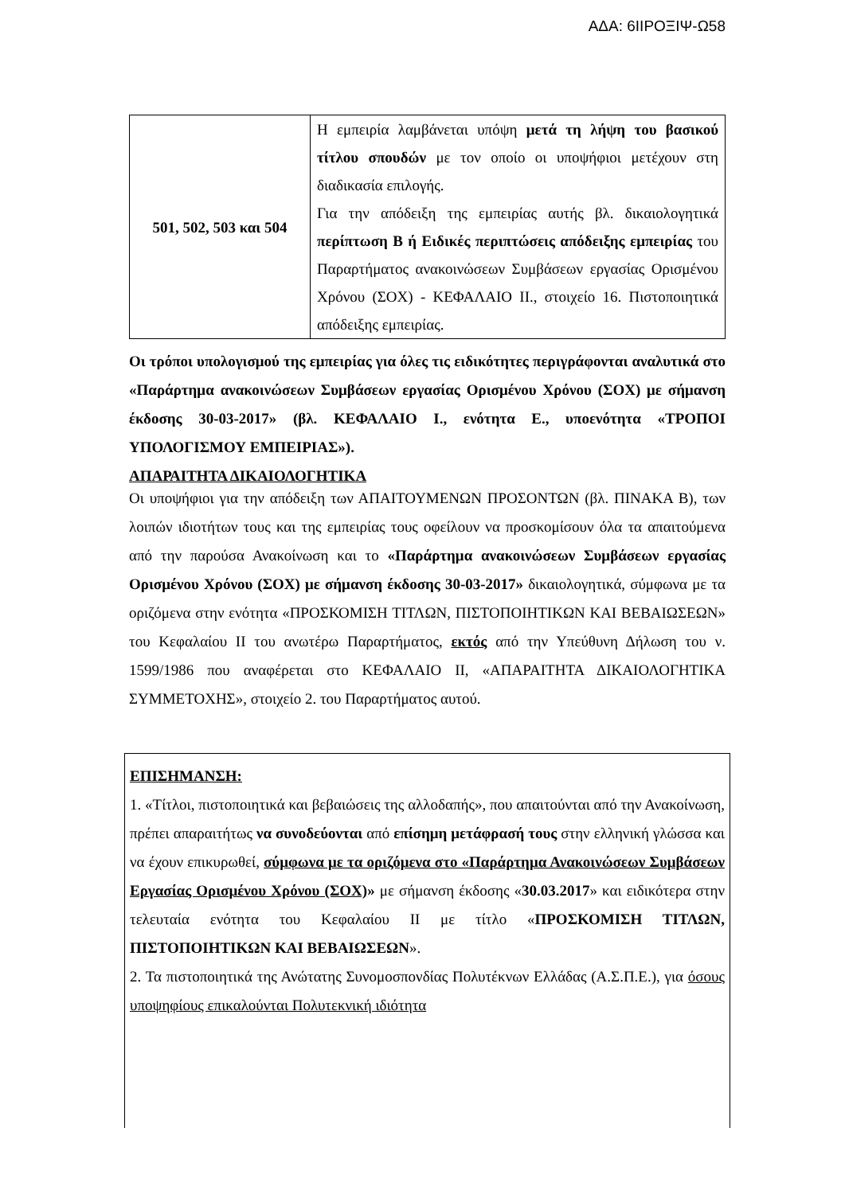ΑΔΑ: 6ΙΙΡΟΞΙΨ-Ω58
| 501, 502, 503 και 504 | Η εμπειρία λαμβάνεται υπόψη μετά τη λήψη του βασικού τίτλου σπουδών με τον οποίο οι υποψήφιοι μετέχουν στη διαδικασία επιλογής. Για την απόδειξη της εμπειρίας αυτής βλ. δικαιολογητικά περίπτωση Β ή Ειδικές περιπτώσεις απόδειξης εμπειρίας του Παραρτήματος ανακοινώσεων Συμβάσεων εργασίας Ορισμένου Χρόνου (ΣΟΧ) - ΚΕΦΑΛΑΙΟ ΙΙ., στοιχείο 16. Πιστοποιητικά απόδειξης εμπειρίας. |
Οι τρόποι υπολογισμού της εμπειρίας για όλες τις ειδικότητες περιγράφονται αναλυτικά στο «Παράρτημα ανακοινώσεων Συμβάσεων εργασίας Ορισμένου Χρόνου (ΣΟΧ) με σήμανση έκδοσης 30-03-2017» (βλ. ΚΕΦΑΛΑΙΟ Ι., ενότητα Ε., υποενότητα «ΤΡΟΠΟΙ ΥΠΟΛΟΓΙΣΜΟΥ ΕΜΠΕΙΡΙΑΣ»).
ΑΠΑΡΑΙΤΗΤΑ ΔΙΚΑΙΟΛΟΓΗΤΙΚΑ
Οι υποψήφιοι για την απόδειξη των ΑΠΑΙΤΟΥΜΕΝΩΝ ΠΡΟΣΟΝΤΩΝ (βλ. ΠΙΝΑΚΑ Β), των λοιπών ιδιοτήτων τους και της εμπειρίας τους οφείλουν να προσκομίσουν όλα τα απαιτούμενα από την παρούσα Ανακοίνωση και το «Παράρτημα ανακοινώσεων Συμβάσεων εργασίας Ορισμένου Χρόνου (ΣΟΧ) με σήμανση έκδοσης 30-03-2017» δικαιολογητικά, σύμφωνα με τα οριζόμενα στην ενότητα «ΠΡΟΣΚΟΜΙΣΗ ΤΙΤΛΩΝ, ΠΙΣΤΟΠΟΙΗΤΙΚΩΝ ΚΑΙ ΒΕΒΑΙΩΣΕΩΝ» του Κεφαλαίου ΙΙ του ανωτέρω Παραρτήματος, εκτός από την Υπεύθυνη Δήλωση του ν. 1599/1986 που αναφέρεται στο ΚΕΦΑΛΑΙΟ ΙΙ, «ΑΠΑΡΑΙΤΗΤΑ ΔΙΚΑΙΟΛΟΓΗΤΙΚΑ ΣΥΜΜΕΤΟΧΗΣ», στοιχείο 2. του Παραρτήματος αυτού.
ΕΠΙΣΗΜΑΝΣΗ:
1. «Τίτλοι, πιστοποιητικά και βεβαιώσεις της αλλοδαπής», που απαιτούνται από την Ανακοίνωση, πρέπει απαραιτήτως να συνοδεύονται από επίσημη μετάφρασή τους στην ελληνική γλώσσα και να έχουν επικυρωθεί, σύμφωνα με τα οριζόμενα στο «Παράρτημα Ανακοινώσεων Συμβάσεων Εργασίας Ορισμένου Χρόνου (ΣΟΧ)» με σήμανση έκδοσης «30.03.2017» και ειδικότερα στην τελευταία ενότητα του Κεφαλαίου ΙΙ με τίτλο «ΠΡΟΣΚΟΜΙΣΗ ΤΙΤΛΩΝ, ΠΙΣΤΟΠΟΙΗΤΙΚΩΝ ΚΑΙ ΒΕΒΑΙΩΣΕΩΝ».
2. Τα πιστοποιητικά της Ανώτατης Συνομοσπονδίας Πολυτέκνων Ελλάδας (Α.Σ.Π.Ε.), για όσους υποψηφίους επικαλούνται Πολυτεκνική ιδιότητα